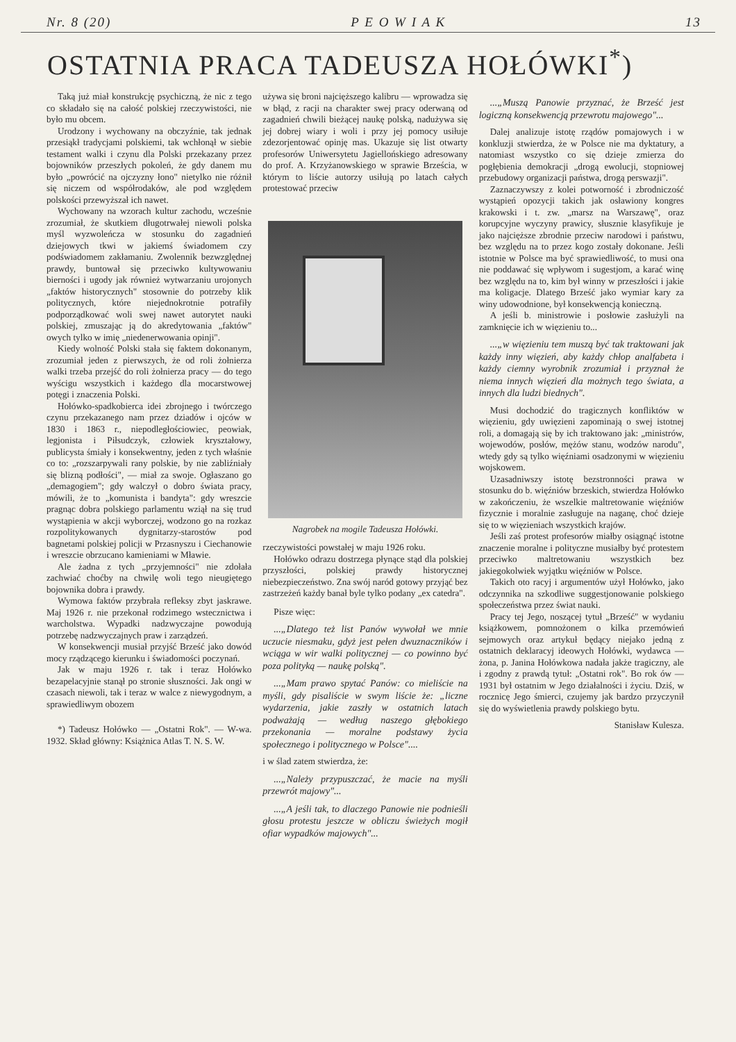Nr. 8 (20) P E O W I A K 13
OSTATNIA PRACA TADEUSZA HOŁÓWKI<sup>*</sup>)
Taką już miał konstrukcję psychiczną, że nic z tego co składało się na całość polskiej rzeczywistości, nie było mu obcem.
Urodzony i wychowany na obczyźnie, tak jednak przesiąkł tradycjami polskiemi, tak wchłonął w siebie testament walki i czynu dla Polski przekazany przez bojowników przeszłych pokoleń, że gdy danem mu było „powrócić na ojczyzny łono" nietylko nie różnił się niczem od współrodaków, ale pod względem polskości przewyższał ich nawet.
Wychowany na wzorach kultur zachodu, wcześnie zrozumiał, że skutkiem długotrwałej niewoli polska myśl wyzwoleńcza w stosunku do zagadnień dziejowych tkwi w jakiemś świadomem czy podświadomem zakłamaniu. Zwolennik bezwzględnej prawdy, buntował się przeciwko kultywowaniu bierności i ugody jak również wytwarzaniu urojonych „faktów historycznych" stosownie do potrzeby klik politycznych, które niejednokrotnie potrafiły podporządkować woli swej nawet autorytet nauki polskiej, zmuszając ją do akredytowania „faktów" owych tylko w imię „niedenerwowania opinji".
Kiedy wolność Polski stała się faktem dokonanym, zrozumiał jeden z pierwszych, że od roli żołnierza walki trzeba przejść do roli żołnierza pracy — do tego wyścigu wszystkich i każdego dla mocarstwowej potęgi i znaczenia Polski.
Hołówko-spadkobierca idei zbrojnego i twórczego czynu przekazanego nam przez dziadów i ojców w 1830 i 1863 r., niepodległościowiec, peowiak, legjonista i Piłsudczyk, człowiek kryształowy, publicysta śmiały i konsekwentny, jeden z tych właśnie co to: „rozszarpywali rany polskie, by nie zabliźniały się blizną podłości", — miał za swoje. Ogłaszano go „demagogiem"; gdy walczył o dobro świata pracy, mówili, że to „komunista i bandyta": gdy wreszcie pragnąc dobra polskiego parlamentu wziął na się trud wystąpienia w akcji wyborczej, wodzono go na rozkaz rozpolitykowanych dygnitarzy-starostów pod bagnetami polskiej policji w Przasnyszu i Ciechanowie i wreszcie obrzucano kamieniami w Mławie.
Ale żadna z tych „przyjemności" nie zdołała zachwiać choćby na chwilę woli tego nieugiętego bojownika dobra i prawdy.
Wymowa faktów przybrała refleksy zbyt jaskrawe. Maj 1926 r. nie przekonał rodzimego wstecznictwa i warcholstwa. Wypadki nadzwyczajne powodują potrzebę nadzwyczajnych praw i zarządzeń.
W konsekwencji musiał przyjść Brześć jako dowód mocy rządzącego kierunku i świadomości poczynań.
Jak w maju 1926 r. tak i teraz Hołówko bezapelacyjnie stanął po stronie słuszności. Jak ongi w czasach niewoli, tak i teraz w walce z niewygodnym, a sprawiedliwym obozem
*) Tadeusz Hołówko — „Ostatni Rok". — W-wa. 1932. Skład główny: Książnica Atlas T. N. S. W.
używa się broni najcięższego kalibru — wprowadza się w błąd, z racji na charakter swej pracy oderwaną od zagadnień chwili bieżącej naukę polską, nadużywa się jej dobrej wiary i woli i przy jej pomocy usiłuje zdezorjentować opinję mas. Ukazuje się list otwarty profesorów Uniwersytetu Jagiellońskiego adresowany do prof. A. Krzyżanowskiego w sprawie Brześcia, w którym to liście autorzy usiłują po latach całych protestować przeciw
Nagrobek na mogile Tadeusza Hołówki.
rzeczywistości powstałej w maju 1926 roku.
Hołówko odrazu dostrzega płynące stąd dla polskiej przyszłości, polskiej prawdy historycznej niebezpieczeństwo. Zna swój naród gotowy przyjąć bez zastrzeżeń każdy banał byle tylko podany „ex catedra".
Pisze więc:
...„Dlatego też list Panów wywołał we mnie uczucie niesmaku, gdyż jest pełen dwuznaczników i wciąga w wir walki politycznej — co powinno być poza polityką — naukę polską".
...„Mam prawo spytać Panów: co mieliście na myśli, gdy pisaliście w swym liście że: „liczne wydarzenia, jakie zaszły w ostatnich latach podważają — według naszego głębokiego przekonania — moralne podstawy życia społecznego i politycznego w Polsce"....
i w ślad zatem stwierdza, że:
...„Należy przypuszczać, że macie na myśli przewrót majowy"...
...„A jeśli tak, to dlaczego Panowie nie podnieśli głosu protestu jeszcze w obliczu świeżych mogił ofiar wypadków majowych"...
...„Muszą Panowie przyznać, że Brześć jest logiczną konsekwencją przewrotu majowego"...
Dalej analizuje istotę rządów pomajowych i w konkluzji stwierdza, że w Polsce nie ma dyktatury, a natomiast wszystko co się dzieje zmierza do pogłębienia demokracji „drogą ewolucji, stopniowej przebudowy organizacji państwa, drogą perswazji".
Zaznaczywszy z kolei potworność i zbrodniczość wystąpień opozycji takich jak osławiony kongres krakowski i t. zw. „marsz na Warszawę", oraz korupcyjne wyczyny prawicy, słusznie klasyfikuje je jako najcięższe zbrodnie przeciw narodowi i państwu, bez względu na to przez kogo zostały dokonane. Jeśli istotnie w Polsce ma być sprawiedliwość, to musi ona nie poddawać się wpływom i sugestjom, a karać winę bez względu na to, kim był winny w przeszłości i jakie ma koligacje. Dlatego Brześć jako wymiar kary za winy udowodnione, był konsekwencją konieczną.
A jeśli b. ministrowie i posłowie zasłużyli na zamknięcie ich w więzieniu to...
...„w więzieniu tem muszą być tak traktowani jak każdy inny więzień, aby każdy chłop analfabeta i każdy ciemny wyrobnik zrozumiał i przyznał że niema innych więzień dla możnych tego świata, a innych dla ludzi biednych".
Musi dochodzić do tragicznych konfliktów w więzieniu, gdy uwięzieni zapominają o swej istotnej roli, a domagają się by ich traktowano jak: „ministrów, wojewodów, posłów, mężów stanu, wodzów narodu", wtedy gdy są tylko więźniami osadzonymi w więzieniu wojskowem.
Uzasadniwszy istotę bezstronności prawa w stosunku do b. więźniów brzeskich, stwierdza Hołówko w zakończeniu, że wszelkie maltretowanie więźniów fizycznie i moralnie zasługuje na naganę, choć dzieje się to w więzieniach wszystkich krajów.
Jeśli zaś protest profesorów miałby osiągnąć istotne znaczenie moralne i polityczne musiałby być protestem przeciwko maltretowaniu wszystkich bez jakiegokolwiek wyjątku więźniów w Polsce.
Takich oto racyj i argumentów użył Hołówko, jako odczynnika na szkodliwe suggestjonowanie polskiego społeczeństwa przez świat nauki.
Pracy tej Jego, noszącej tytuł „Brześć" w wydaniu książkowem, pomnożonem o kilka przemówień sejmowych oraz artykuł będący niejako jedną z ostatnich deklaracyj ideowych Hołówki, wydawca — żona, p. Janina Hołówkowa nadała jakże tragiczny, ale i zgodny z prawdą tytuł: „Ostatni rok". Bo rok ów — 1931 był ostatnim w Jego działalności i życiu. Dziś, w rocznicę Jego śmierci, czujemy jak bardzo przyczynił się do wyświetlenia prawdy polskiego bytu.
Stanisław Kulesza.